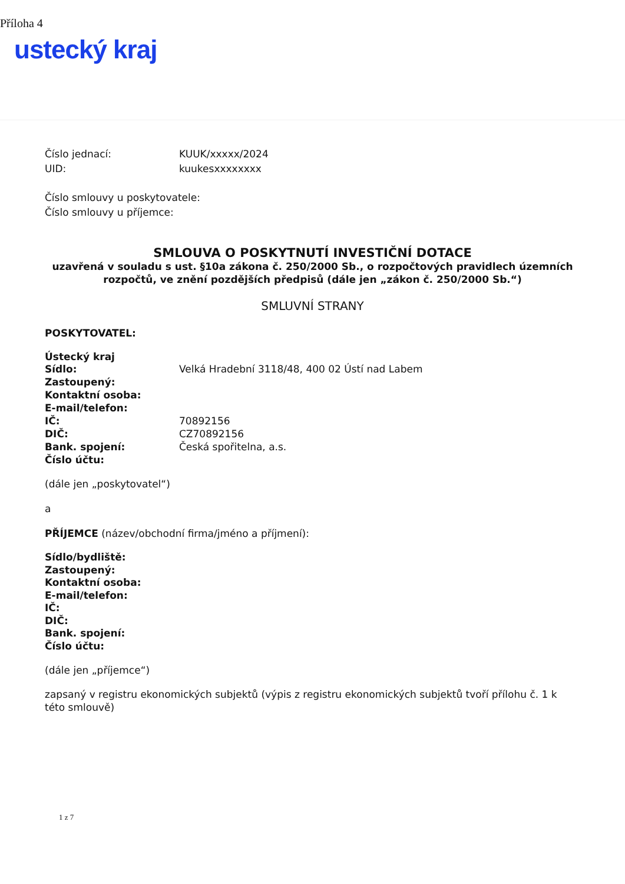Příloha 4
ustecký kraj
Číslo jednací: KUUK/xxxxx/2024
UID: kuukesxxxxxxxx
Číslo smlouvy u poskytovatele:
Číslo smlouvy u příjemce:
SMLOUVA O POSKYTNUTÍ INVESTIČNÍ DOTACE
uzavřená v souladu s ust. §10a zákona č. 250/2000 Sb., o rozpočtových pravidlech územních rozpočtů, ve znění pozdějších předpisů (dále jen „zákon č. 250/2000 Sb.“)
SMLUVNÍ STRANY
POSKYTOVATEL:
Ústecký kraj
Sídlo: Velká Hradební 3118/48, 400 02 Ústí nad Labem
Zastoupený:
Kontaktní osoba:
E-mail/telefon:
IČ: 70892156
DIČ: CZ70892156
Bank. spojení: Česká spořitelna, a.s.
Číslo účtu:
(dále jen „poskytovatel“)
a
PŘÍJEMCE (název/obchodní firma/jméno a příjmení):
Sídlo/bydliště:
Zastoupený:
Kontaktní osoba:
E-mail/telefon:
IČ:
DIČ:
Bank. spojení:
Číslo účtu:
(dále jen „příjemce“)
zapsaný v registru ekonomických subjektů (výpis z registru ekonomických subjektů tvoří přílohu č. 1 k této smlouvě)
1 z 7